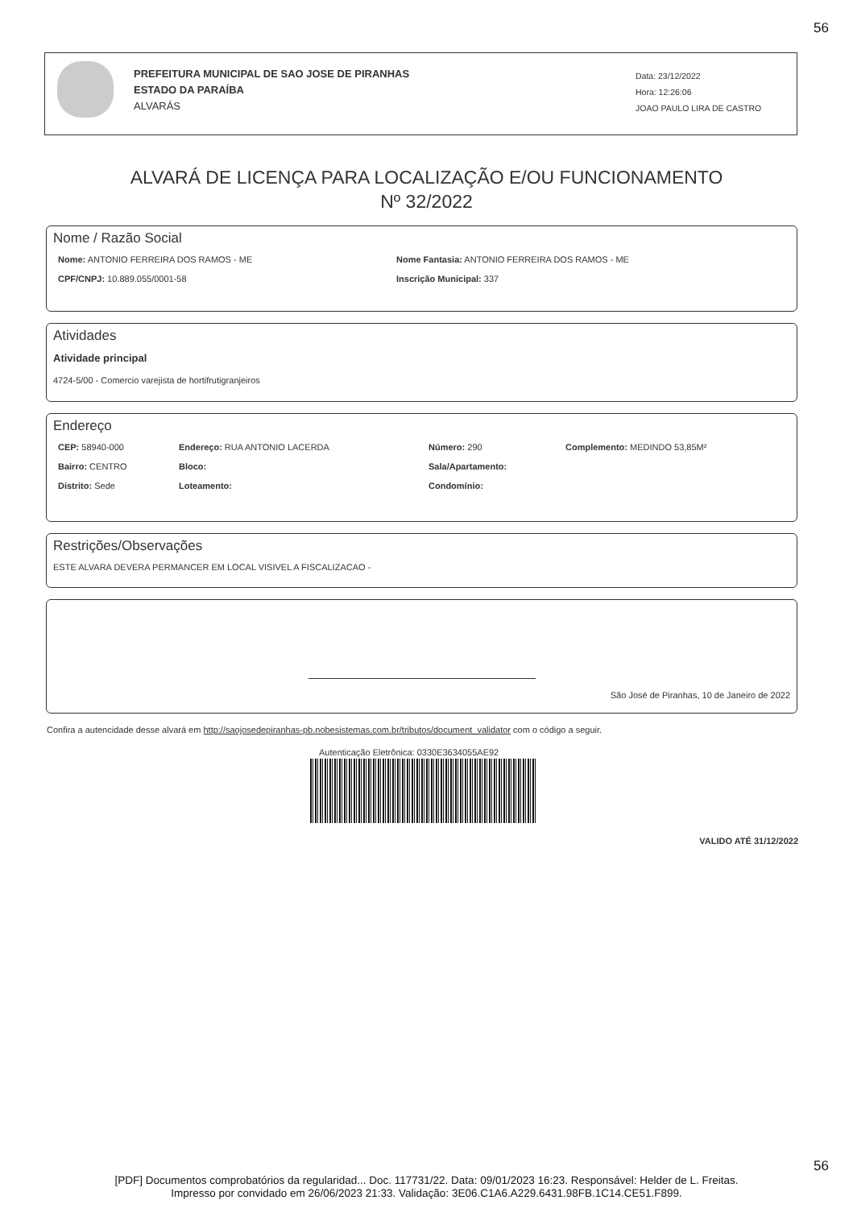56
PREFEITURA MUNICIPAL DE SAO JOSE DE PIRANHAS
ESTADO DA PARAÍBA
ALVARÁS
Data: 23/12/2022
Hora: 12:26:06
JOAO PAULO LIRA DE CASTRO
ALVARÁ DE LICENÇA PARA LOCALIZAÇÃO E/OU FUNCIONAMENTO
Nº 32/2022
Nome / Razão Social
Nome: ANTONIO FERREIRA DOS RAMOS - ME Nome Fantasia: ANTONIO FERREIRA DOS RAMOS - ME
CPF/CNPJ: 10.889.055/0001-58 Inscrição Municipal: 337
Atividades
Atividade principal
4724-5/00 - Comercio varejista de hortifrutigranjeiros
Endereço
CEP: 58940-000 Endereço: RUA ANTONIO LACERDA Número: 290 Complemento: MEDINDO 53,85M²
Bairro: CENTRO Bloco: Sala/Apartamento:
Distrito: Sede Loteamento: Condomínio:
Restrições/Observações
ESTE ALVARA DEVERA PERMANCER EM LOCAL VISIVEL A FISCALIZACAO -
São José de Piranhas, 10 de Janeiro de 2022
Confira a autencidade desse alvará em http://saojosedepiranhas-pb.nobesistemas.com.br/tributos/document_validator com o código a seguir.
Autenticação Eletrônica: 0330E3634055AE92
VALIDO ATÉ 31/12/2022
56
[PDF] Documentos comprobatórios da regularidad... Doc. 117731/22. Data: 09/01/2023 16:23. Responsável: Helder de L. Freitas.
Impresso por convidado em 26/06/2023 21:33. Validação: 3E06.C1A6.A229.6431.98FB.1C14.CE51.F899.